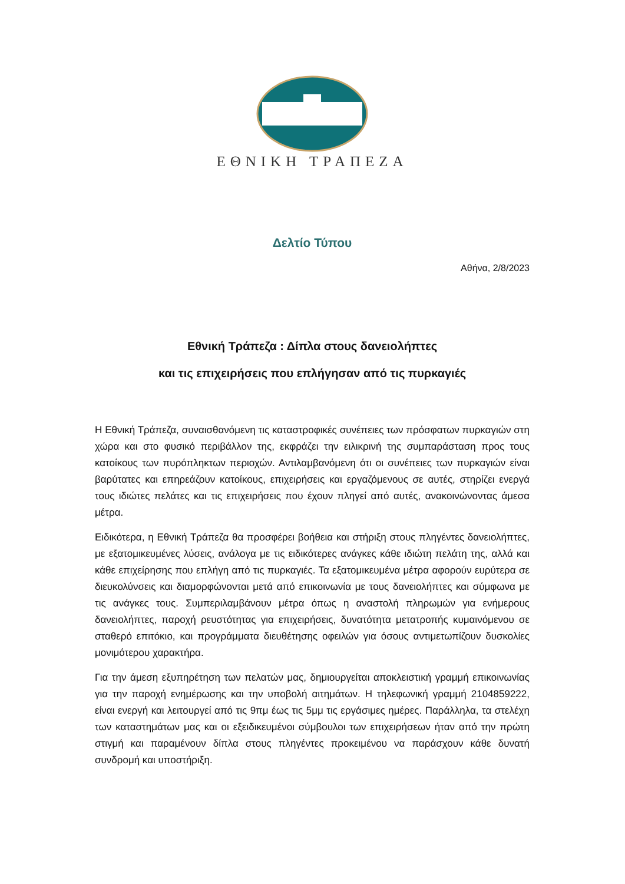ΕΘΝΙΚΗ ΤΡΑΠΕΖΑ
Δελτίο Τύπου
Αθήνα, 2/8/2023
Εθνική Τράπεζα : Δίπλα στους δανειολήπτες
και τις επιχειρήσεις που επλήγησαν από τις πυρκαγιές
Η Εθνική Τράπεζα, συναισθανόμενη τις καταστροφικές συνέπειες των πρόσφατων πυρκαγιών στη χώρα και στο φυσικό περιβάλλον της, εκφράζει την ειλικρινή της συμπαράσταση προς τους κατοίκους των πυρόπληκτων περιοχών. Αντιλαμβανόμενη ότι οι συνέπειες των πυρκαγιών είναι βαρύτατες και επηρεάζουν κατοίκους, επιχειρήσεις και εργαζόμενους σε αυτές, στηρίζει ενεργά τους ιδιώτες πελάτες και τις επιχειρήσεις που έχουν πληγεί από αυτές, ανακοινώνοντας άμεσα μέτρα.
Ειδικότερα, η Εθνική Τράπεζα θα προσφέρει βοήθεια και στήριξη στους πληγέντες δανειολήπτες, με εξατομικευμένες λύσεις, ανάλογα με τις ειδικότερες ανάγκες κάθε ιδιώτη πελάτη της, αλλά και κάθε επιχείρησης που επλήγη από τις πυρκαγιές. Τα εξατομικευμένα μέτρα αφορούν ευρύτερα σε διευκολύνσεις και διαμορφώνονται μετά από επικοινωνία με τους δανειολήπτες και σύμφωνα με τις ανάγκες τους. Συμπεριλαμβάνουν μέτρα όπως η αναστολή πληρωμών για ενήμερους δανειολήπτες, παροχή ρευστότητας για επιχειρήσεις, δυνατότητα μετατροπής κυμαινόμενου σε σταθερό επιτόκιο, και προγράμματα διευθέτησης οφειλών για όσους αντιμετωπίζουν δυσκολίες μονιμότερου χαρακτήρα.
Για την άμεση εξυπηρέτηση των πελατών μας, δημιουργείται αποκλειστική γραμμή επικοινωνίας για την παροχή ενημέρωσης και την υποβολή αιτημάτων. Η τηλεφωνική γραμμή 2104859222, είναι ενεργή και λειτουργεί από τις 9πμ έως τις 5μμ τις εργάσιμες ημέρες. Παράλληλα, τα στελέχη των καταστημάτων μας και οι εξειδικευμένοι σύμβουλοι των επιχειρήσεων ήταν από την πρώτη στιγμή και παραμένουν δίπλα στους πληγέντες προκειμένου να παράσχουν κάθε δυνατή συνδρομή και υποστήριξη.